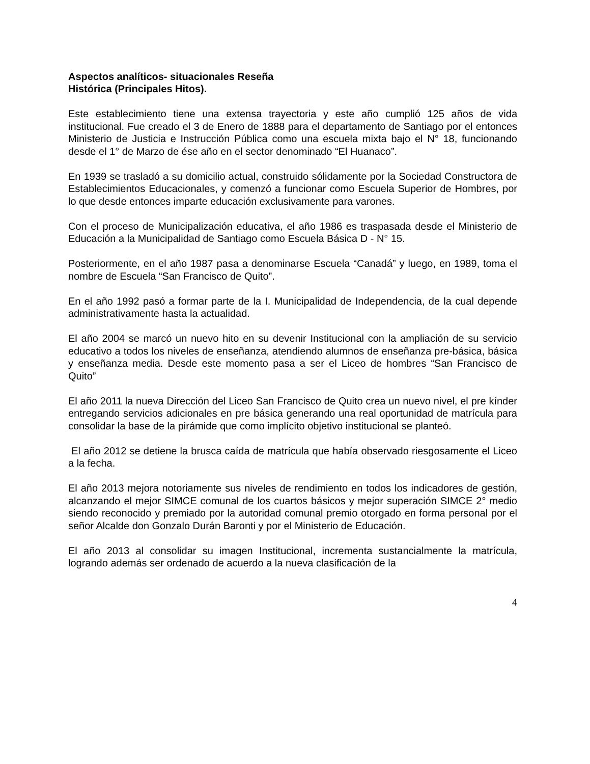Aspectos analíticos- situacionales Reseña
Histórica (Principales Hitos).
Este establecimiento tiene una extensa trayectoria y este año cumplió 125 años de vida institucional. Fue creado el 3 de Enero de 1888 para el departamento de Santiago por el entonces Ministerio de Justicia e Instrucción Pública como una escuela mixta bajo el N° 18, funcionando desde el 1° de Marzo de ése año en el sector denominado “El Huanaco”.
En 1939 se trasladó a su domicilio actual, construido sólidamente por la Sociedad Constructora de Establecimientos Educacionales, y comenzó a funcionar como Escuela Superior de Hombres, por lo que desde entonces imparte educación exclusivamente para varones.
Con el proceso de Municipalización educativa, el año 1986 es traspasada desde el Ministerio de Educación a la Municipalidad de Santiago como Escuela Básica D - N° 15.
Posteriormente, en el año 1987 pasa a denominarse Escuela “Canadá” y luego, en 1989, toma el nombre de Escuela “San Francisco de Quito”.
En el año 1992 pasó a formar parte de la I. Municipalidad de Independencia, de la cual depende administrativamente hasta la actualidad.
El año 2004 se marcó un nuevo hito en su devenir Institucional con la ampliación de su servicio educativo a todos los niveles de enseñanza, atendiendo alumnos de enseñanza pre-básica, básica y enseñanza media. Desde este momento pasa a ser el Liceo de hombres “San Francisco de Quito”
El año 2011 la nueva Dirección del Liceo San Francisco de Quito crea un nuevo nivel, el pre kínder entregando servicios adicionales en pre básica generando una real oportunidad de matrícula para consolidar la base de la pirámide que como implícito objetivo institucional se planteó.
El año 2012 se detiene la brusca caída de matrícula que había observado riesgosamente el Liceo a la fecha.
El año 2013 mejora notoriamente sus niveles de rendimiento en todos los indicadores de gestión, alcanzando el mejor SIMCE comunal de los cuartos básicos y mejor superación SIMCE 2° medio siendo reconocido y premiado por la autoridad comunal premio otorgado en forma personal por el señor Alcalde don Gonzalo Durán Baronti y por el Ministerio de Educación.
El año 2013 al consolidar su imagen Institucional, incrementa sustancialmente la matrícula, logrando además ser ordenado de acuerdo a la nueva clasificación de la
4